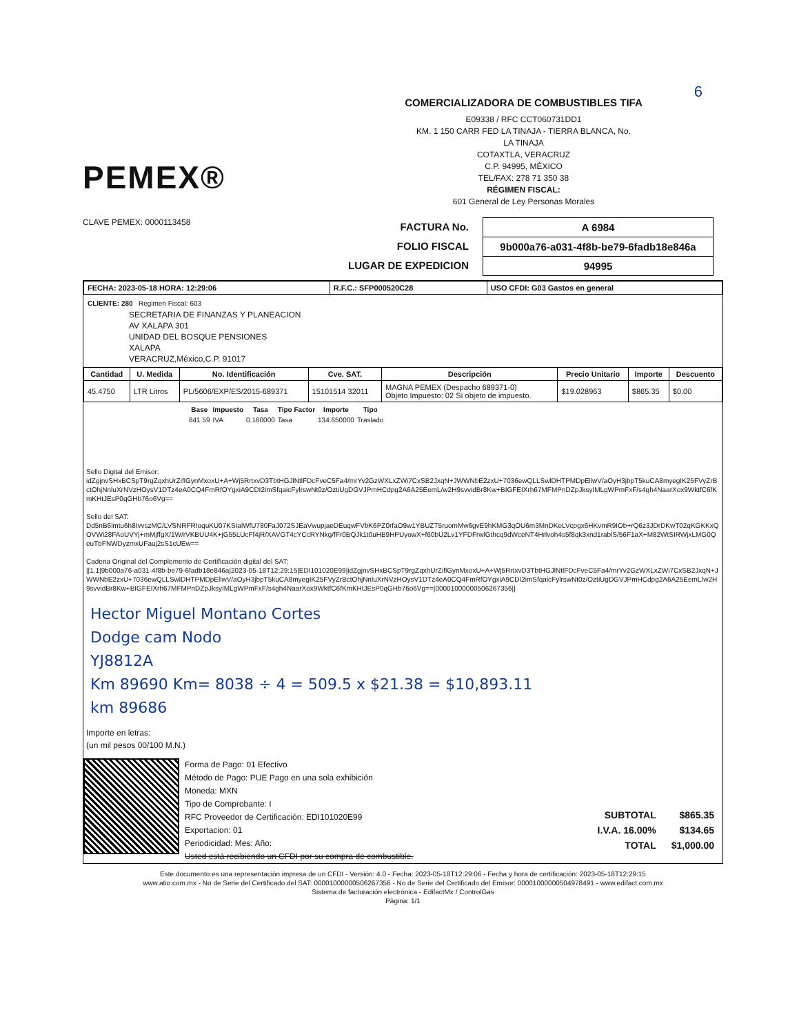6
PEMEX®
COMERCIALIZADORA DE COMBUSTIBLES TIFA
E09338 / RFC CCT060731DD1
KM. 1 150 CARR FED LA TINAJA - TIERRA BLANCA, No.
LA TINAJA
COTAXTLA, VERACRUZ
C.P. 94995, MÉXICO
TEL/FAX: 278 71 350 38
RÉGIMEN FISCAL:
601 General de Ley Personas Morales
CLAVE PEMEX: 0000113458
FACTURA No.
FOLIO FISCAL
LUGAR DE EXPEDICION
| A 6984 |
| 9b000a76-a031-4f8b-be79-6fadb18e846a |
| 94995 |
| FECHA: 2023-05-18 HORA: 12:29:06 | R.F.C.: SFP000520C28 | USO CFDI: G03 Gastos en general |
CLIENTE: 280 Regimen Fiscal: 603
SECRETARIA DE FINANZAS Y PLANEACION
AV XALAPA 301
UNIDAD DEL BOSQUE PENSIONES
XALAPA
VERACRUZ,México,C.P. 91017
| Cantidad | U. Medida | No. Identificación | Cve. SAT. | Descripción | Precio Unitario | Importe | Descuento |
| --- | --- | --- | --- | --- | --- | --- | --- |
| 45.4750 | LTR Litros | PL/5606/EXP/ES/2015-689371 | 15101514 32011 | MAGNA PEMEX (Despacho 689371-0) Objeto Impuesto: 02 Sí objeto de impuesto. | $19.028963 | $865.35 | $0.00 |
| Base | Impuesto | Tasa | Tipo Factor | Importe | Tipo |
| --- | --- | --- | --- | --- | --- |
| 841.59 | IVA | 0.160000 | Tasa | 134.650000 | Traslado |
Sello Digital del Emisor:
idZgjnvSHxBCSpT9rgZqxhUrZiflGynMxoxU+A+Wj5RrtxvD3TbtHGJlNtlFDcFveC5Fa4/mrYv2GzWXLxZWi7CxSB2JxqN+JWWNbE2zxU+7036ewQLLSwlDHTPMDpEllwV/aOyH3jbpT5kuCA8myegIK25FVyZrBctOhjNnluXrNVzHOysV1DTz4eA0CQ4FmRfOYgxiA9CDI2imSfqaicFylrswNt0z/OztiUgDGVJPmHCdpg2A6A25EemL/w2H9svvidBr8Kw+BIGFEIXrh67MFMPnDZpJksyIMLgWPmFxF/s4gh4NaarXox9WktfC6fKmKHtJEsP0qGHb76o6Vg==
Sello del SAT:
Dd5nB6lmtu6h8IvvszMC/LVSNRFRIoquKU07KSIalWfU780FaJ072SJEaVwupjaeDEuqwFVbK6PZ0rfaO9w1YBUZT5ruomMw6gvE9hKMG3qOU6m3MnDKeLVcpgx6HKvmR9IOb+rQ6z3JDrDKwT02qKGKKxQOVWi28FAoUVYj+mMjffgX/1W/rVKBUU4K+jG55LUcFf4jR/XAVGT4cYCcRYNkg/fFr0BQJk1t0uHB9HPUyowX+f60bU2Lv1YFDFrwlGthcq9dWceNT4Hrlvoh4s5f8qk3xnd1rablS/56F1aX+M82WtSIRWjxLMG0QeuTbFNWDyzmxUFauj2sS1cUEw==
Cadena Original del Complemento de Certificación digital del SAT:
||1.1|9b000a76-a031-4f8b-be79-6fadb18e846a|2023-05-18T12:29:15|EDI101020E99|idZgjnvSHxBCSpT9rgZqxhUrZiflGynMxoxU+A+Wj5RrtxvD3TbtHGJlNtlFDcFveC5Fa4/mrYv2GzWXLxZWi7CxSB2JxqN+JWWNbE2zxU+7036ewQLLSwlDHTPMDpEllwV/aOyH3jbpT5kuCA8myegIK25FVyZrBctOhjNnluXrNVzHOysV1DTz4eA0CQ4FmRfOYgxiA9CDI2imSfqaicFylrswNt0z/OztiUgDGVJPmHCdpg2A6A25EemL/w2H9svvidBr8Kw+BIGFEIXrh67MFMPnDZpJksyIMLgWPmFxF/s4gh4NaarXox9WktfC6fKmKHtJEsP0qGHb76o6Vg==|00001000000506267356||
Hector Miguel Montano Cortes
Dodge cam Nodo
YJ8812A
Km 89690 Km= 8038 ÷ 4 = 509.5 x $21.38 = $10,893.11
km 89686
Importe en letras:
(un mil pesos 00/100 M.N.)
Forma de Pago: 01 Efectivo
Método de Pago: PUE Pago en una sola exhibición
Moneda: MXN
Tipo de Comprobante: I
RFC Proveedor de Certificación: EDI101020E99
Exportacion: 01
Periodicidad: Mes: Año:
Usted está recibiendo un CFDI por su compra de combustible.
| SUBTOTAL | $865.35 |
| I.V.A. 16.00% | $134.65 |
| TOTAL | $1,000.00 |
Este documento es una representación impresa de un CFDI - Versión: 4.0 - Fecha: 2023-05-18T12:29:06 - Fecha y hora de certificación: 2023-05-18T12:29:15
www.atio.com.mx - No de Serie del Certificado del SAT: 00001000000506267356 - No de Serie del Certificado del Emisor: 00001000000504978491 - www.edifact.com.mx
Sistema de facturación electrónica - EdifactMx / ControlGas
Página: 1/1